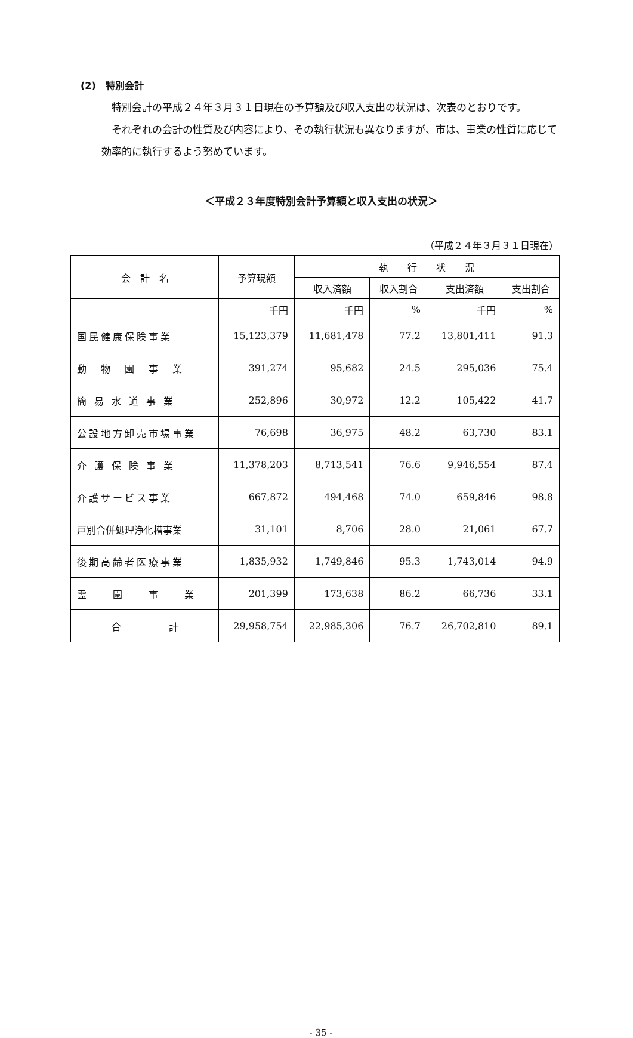(2)　特別会計
特別会計の平成２４年３月３１日現在の予算額及び収入支出の状況は、次表のとおりです。
それぞれの会計の性質及び内容により、その執行状況も異なりますが、市は、事業の性質に応じて効率的に執行するよう努めています。
＜平成２３年度特別会計予算額と収入支出の状況＞
（平成２４年３月３１日現在）
| 会 計 名 | 予算現額 | 執 行 状 況 | | | |
| --- | --- | --- | --- | --- | --- |
| | | 収入済額 | 収入割合 | 支出済額 | 支出割合 |
| | 千円 | 千円 | % | 千円 | % |
| 国民健康保険事業 | 15,123,379 | 11,681,478 | 77.2 | 13,801,411 | 91.3 |
| 動 物 園 事 業 | 391,274 | 95,682 | 24.5 | 295,036 | 75.4 |
| 簡 易 水 道 事 業 | 252,896 | 30,972 | 12.2 | 105,422 | 41.7 |
| 公設地方卸売市場事業 | 76,698 | 36,975 | 48.2 | 63,730 | 83.1 |
| 介 護 保 険 事 業 | 11,378,203 | 8,713,541 | 76.6 | 9,946,554 | 87.4 |
| 介護サービス事業 | 667,872 | 494,468 | 74.0 | 659,846 | 98.8 |
| 戸別合併処理浄化槽事業 | 31,101 | 8,706 | 28.0 | 21,061 | 67.7 |
| 後期高齢者医療事業 | 1,835,932 | 1,749,846 | 95.3 | 1,743,014 | 94.9 |
| 霊 園 事 業 | 201,399 | 173,638 | 86.2 | 66,736 | 33.1 |
| 合 計 | 29,958,754 | 22,985,306 | 76.7 | 26,702,810 | 89.1 |
- 35 -